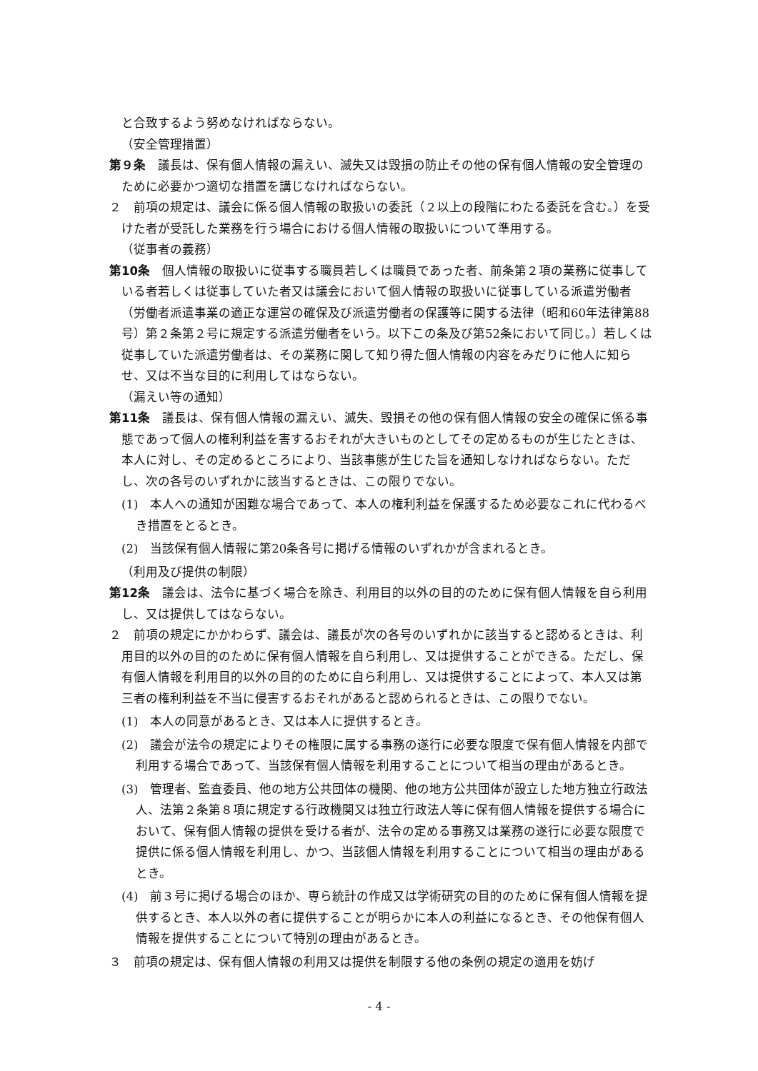と合致するよう努めなければならない。
（安全管理措置）
第９条　議長は、保有個人情報の漏えい、滅失又は毀損の防止その他の保有個人情報の安全管理のために必要かつ適切な措置を講じなければならない。
２　前項の規定は、議会に係る個人情報の取扱いの委託（２以上の段階にわたる委託を含む。）を受けた者が受託した業務を行う場合における個人情報の取扱いについて準用する。
（従事者の義務）
第10条　個人情報の取扱いに従事する職員若しくは職員であった者、前条第２項の業務に従事している者若しくは従事していた者又は議会において個人情報の取扱いに従事している派遣労働者（労働者派遣事業の適正な運営の確保及び派遣労働者の保護等に関する法律（昭和60年法律第88号）第２条第２号に規定する派遣労働者をいう。以下この条及び第52条において同じ。）若しくは従事していた派遣労働者は、その業務に関して知り得た個人情報の内容をみだりに他人に知らせ、又は不当な目的に利用してはならない。
（漏えい等の通知）
第11条　議長は、保有個人情報の漏えい、滅失、毀損その他の保有個人情報の安全の確保に係る事態であって個人の権利利益を害するおそれが大きいものとしてその定めるものが生じたときは、本人に対し、その定めるところにより、当該事態が生じた旨を通知しなければならない。ただし、次の各号のいずれかに該当するときは、この限りでない。
(1)　本人への通知が困難な場合であって、本人の権利利益を保護するため必要なこれに代わるべき措置をとるとき。
(2)　当該保有個人情報に第20条各号に掲げる情報のいずれかが含まれるとき。
（利用及び提供の制限）
第12条　議会は、法令に基づく場合を除き、利用目的以外の目的のために保有個人情報を自ら利用し、又は提供してはならない。
２　前項の規定にかかわらず、議会は、議長が次の各号のいずれかに該当すると認めるときは、利用目的以外の目的のために保有個人情報を自ら利用し、又は提供することができる。ただし、保有個人情報を利用目的以外の目的のために自ら利用し、又は提供することによって、本人又は第三者の権利利益を不当に侵害するおそれがあると認められるときは、この限りでない。
(1)　本人の同意があるとき、又は本人に提供するとき。
(2)　議会が法令の規定によりその権限に属する事務の遂行に必要な限度で保有個人情報を内部で利用する場合であって、当該保有個人情報を利用することについて相当の理由があるとき。
(3)　管理者、監査委員、他の地方公共団体の機関、他の地方公共団体が設立した地方独立行政法人、法第２条第８項に規定する行政機関又は独立行政法人等に保有個人情報を提供する場合において、保有個人情報の提供を受ける者が、法令の定める事務又は業務の遂行に必要な限度で提供に係る個人情報を利用し、かつ、当該個人情報を利用することについて相当の理由があるとき。
(4)　前３号に掲げる場合のほか、専ら統計の作成又は学術研究の目的のために保有個人情報を提供するとき、本人以外の者に提供することが明らかに本人の利益になるとき、その他保有個人情報を提供することについて特別の理由があるとき。
３　前項の規定は、保有個人情報の利用又は提供を制限する他の条例の規定の適用を妨げ
- 4 -